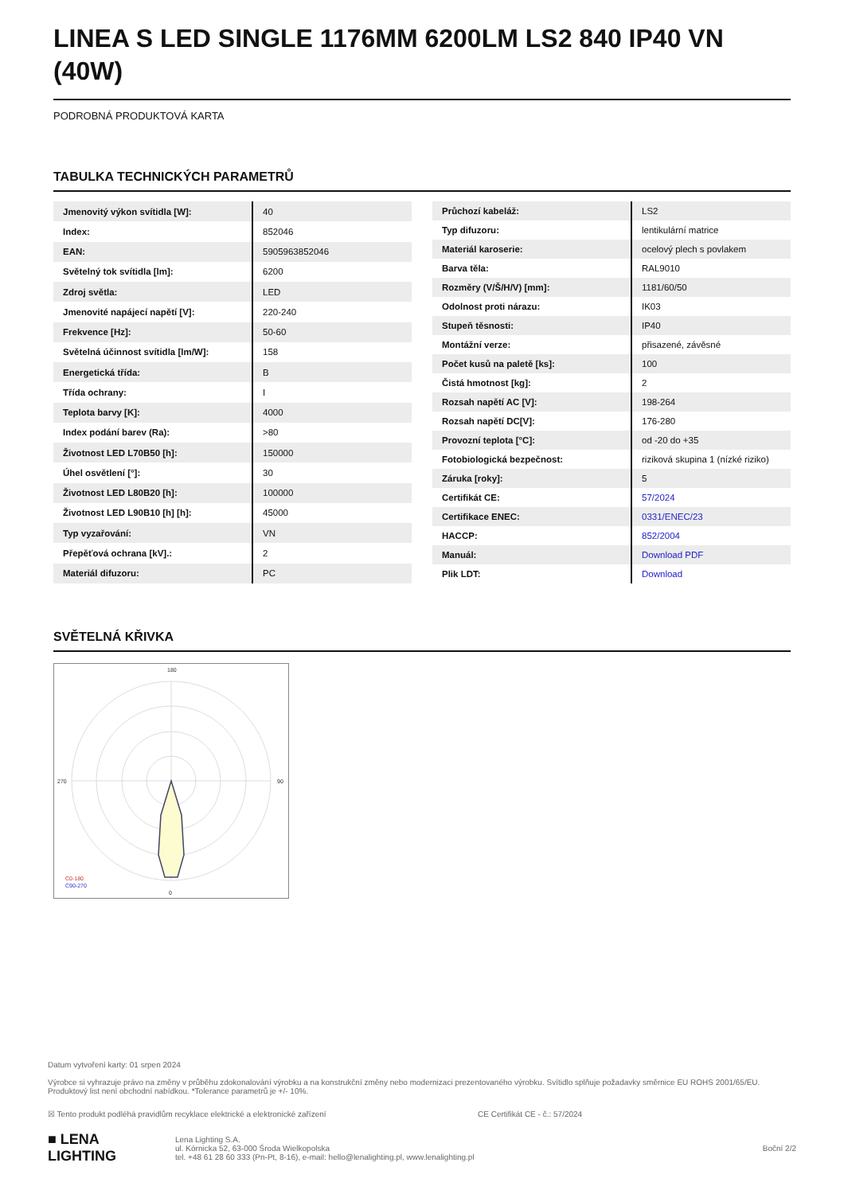LINEA S LED SINGLE 1176MM 6200LM LS2 840 IP40 VN (40W)
PODROBNÁ PRODUKTOVÁ KARTA
TABULKA TECHNICKÝCH PARAMETRŮ
| Jmenovitý výkon svítidla [W]: | 40 |
| Index: | 852046 |
| EAN: | 5905963852046 |
| Světelný tok svítidla [lm]: | 6200 |
| Zdroj světla: | LED |
| Jmenovité napájecí napětí [V]: | 220-240 |
| Frekvence [Hz]: | 50-60 |
| Světelná účinnost svítidla [lm/W]: | 158 |
| Energetická třída: | B |
| Třída ochrany: | I |
| Teplota barvy [K]: | 4000 |
| Index podání barev (Ra): | >80 |
| Životnost LED L70B50 [h]: | 150000 |
| Úhel osvětlení [°]: | 30 |
| Životnost LED L80B20 [h]: | 100000 |
| Životnost LED L90B10 [h] [h]: | 45000 |
| Typ vyzařování: | VN |
| Přepěťová ochrana [kV].: | 2 |
| Materiál difuzoru: | PC |
| Průchozí kabeláž: | LS2 |
| Typ difuzoru: | lentikulární matrice |
| Materiál karoserie: | ocelový plech s povlakem |
| Barva těla: | RAL9010 |
| Rozměry (V/Š/H/V) [mm]: | 1181/60/50 |
| Odolnost proti nárazu: | IK03 |
| Stupeň těsnosti: | IP40 |
| Montážní verze: | přisazené, závěsné |
| Počet kusů na paletě [ks]: | 100 |
| Čistá hmotnost [kg]: | 2 |
| Rozsah napětí AC [V]: | 198-264 |
| Rozsah napětí DC[V]: | 176-280 |
| Provozní teplota [°C]: | od -20 do +35 |
| Fotobiologická bezpečnost: | riziková skupina 1 (nízké riziko) |
| Záruka [roky]: | 5 |
| Certifikát CE: | 57/2024 |
| Certifikace ENEC: | 0331/ENEC/23 |
| HACCP: | 852/2004 |
| Manuál: | Download PDF |
| Plik LDT: | Download |
SVĚTELNÁ KŘIVKA
180
0
270
90
C0-180
C90-270
Datum vytvoření karty: 01 srpen 2024
Výrobce si vyhrazuje právo na změny v průběhu zdokonalování výrobku a na konstrukční změny nebo modernizaci prezentovaného výrobku. Svítidlo splňuje požadavky směrnice EU ROHS 2001/65/EU. Produktový list není obchodní nabídkou. *Tolerance parametrů je +/- 10%.
☒ Tento produkt podléhá pravidlům recyklace elektrické a elektronické zařízení CE Certifikát CE - č.: 57/2024
■ LENA
LIGHTING
Lena Lighting S.A.
ul. Kórnicka 52, 63-000 Środa Wielkopolska
tel. +48 61 28 60 333 (Pn-Pt, 8-16), e-mail: hello@lenalighting.pl, www.lenalighting.pl
Boční 2/2